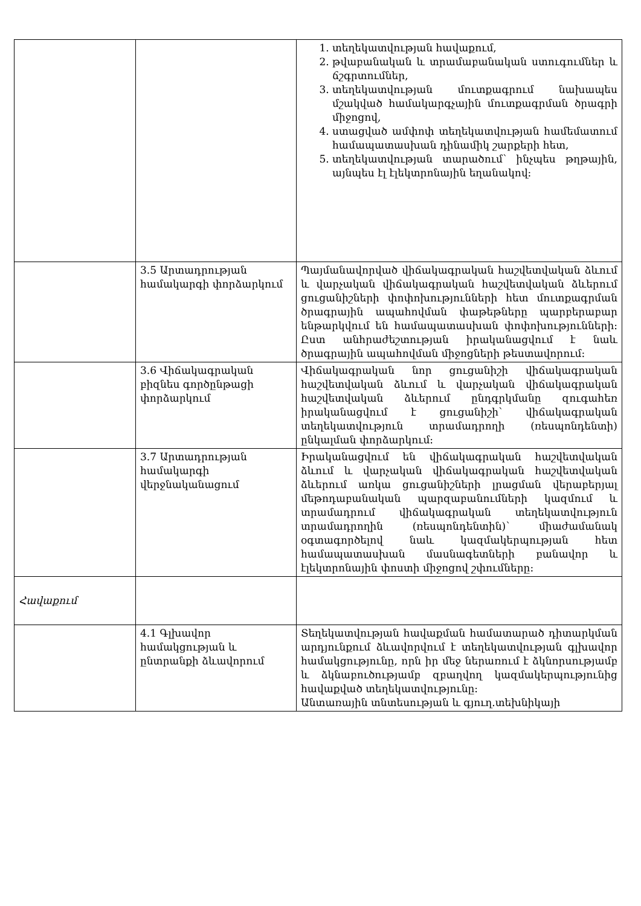| | | 1. տեղեկատվության հավաքում, 2. թվաբանական և տրամաբանական ստուգումներ և ճշգրտումներ, 3. տեղեկատվության մուտքագրում նախապես մշակված համակարգչային մուտքագրման ծրագրի միջոցով, 4. ստացված ամփոփ տեղեկատվության համեմատում համապատասխան դինամիկ շարքերի հետ, 5. տեղեկատվության տարածում՝ ինչպես թղթային, այնպես էլ էլեկտրոնային եղանակով: |
| | 3.5 Արտադրության համակարգի փորձարկում | Պայմանավորված վիճակագրական հաշվետվական ձևում և վարչական վիճակագրական հաշվետվական ձևերում ցուցանիշների փոփոխությունների հետ մուտքագրման ծրագրային ապահովման փաթեթները պարբերաբար ենթարկվում են համապատասխան փոփոխությունների: Ըստ անհրաժեշտության իրականացվում է նաև ծրագրային ապահովման միջոցների թեստավորում: |
| | 3.6 Վիճակագրական բիզնես գործընթացի փորձարկում | Վիճակագրական նոր ցուցանիշի վիճակագրական հաշվետվական ձևում և վարչական վիճակագրական հաշվետվական ձևերում ընդգրկմանը զուգահեռ իրականացվում է ցուցանիշի՝ վիճակագրական տեղեկատվություն տրամադրողի (ռեսպոնդենտի) ընկալման փորձարկում: |
| | 3.7 Արտադրության համակարգի վերջնականացում | Իրականացվում են վիճակագրական հաշվետվական ձևում և վարչական վիճակագրական հաշվետվական ձևերում առկա ցուցանիշների լրացման վերաբերյալ մեթոդաբանական պարզաբանումների կազմում և տրամադրում վիճակագրական տեղեկատվություն տրամադրողին (ռեսպոնդենտին)՝ միաժամանակ օգտագործելով նաև կազմակերպության հետ համապատասխան մասնագետների բանավոր և էլեկտրոնային փոստի միջոցով շփումները: |
| Հավաքում | | |
| | 4.1 Գլխավոր համակցության և ընտրանքի ձևավորում | Տեղեկատվության հավաքման համատարած դիտարկման արդյունքում ձևավորվում է տեղեկատվության գլխավոր համակցությունը, որն իր մեջ ներառում է ձկնորսությամբ և ձկնաբուծությամբ զբաղվող կազմակերպությունից հավաքված տեղեկատվությունը: Անտառային տնտեսության և գյուղ.տեխնիկայի |